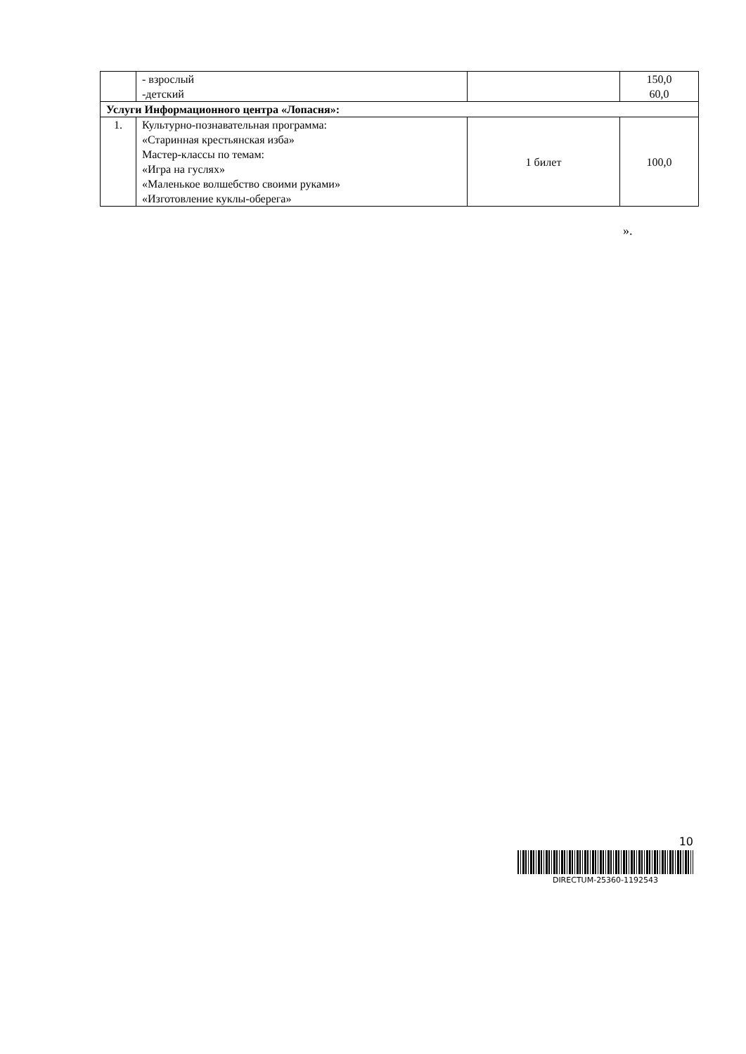| | - взрослый -детский | | 150,0 60,0 |
| Услуги Информационного центра «Лопасня»: | | | |
| 1. | Культурно-познавательная программа: «Старинная крестьянская изба» Мастер-классы по темам: «Игра на гуслях» «Маленькое волшебство своими руками» «Изготовление куклы-оберега» | 1 билет | 100,0 |
».
10
DIRECTUM-25360-1192543